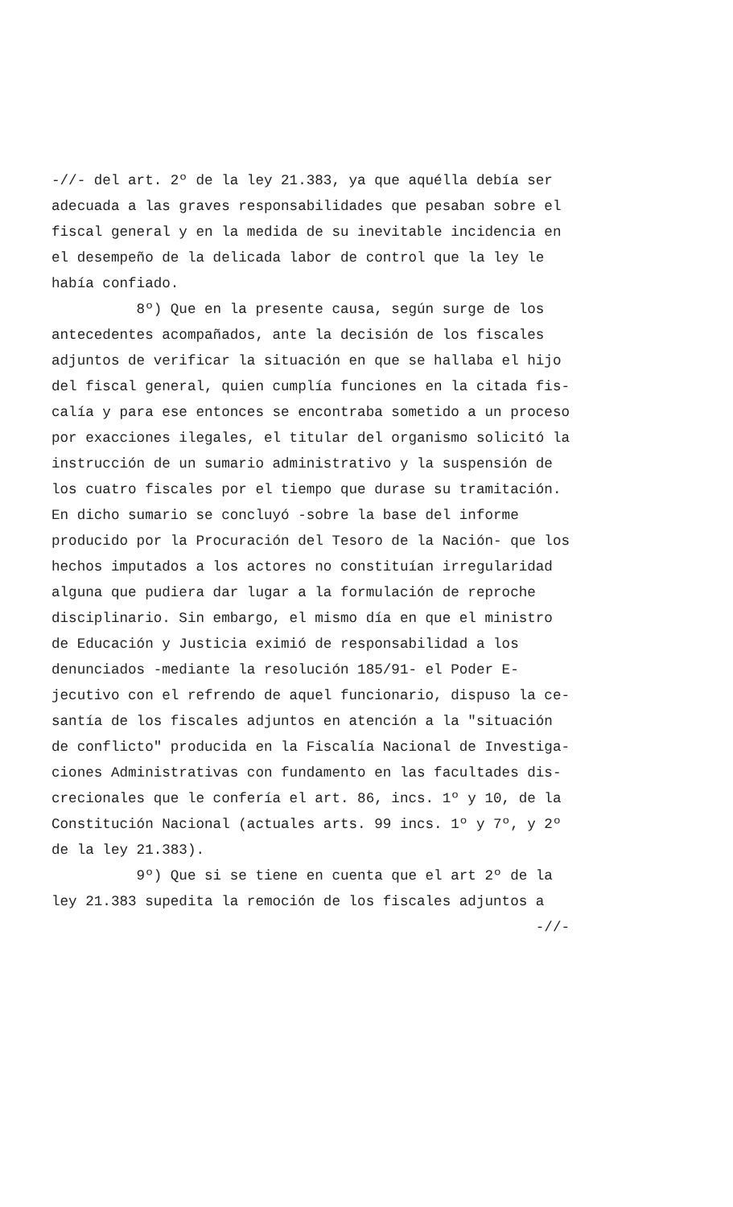-//- del art. 2º de la ley 21.383, ya que aquélla debía ser adecuada a las graves responsabilidades que pesaban sobre el fiscal general y en la medida de su inevitable incidencia en el desempeño de la delicada labor de control que la ley le había confiado. 8º) Que en la presente causa, según surge de los antecedentes acompañados, ante la decisión de los fiscales adjuntos de verificar la situación en que se hallaba el hijo del fiscal general, quien cumplía funciones en la citada fis- calía y para ese entonces se encontraba sometido a un proceso por exacciones ilegales, el titular del organismo solicitó la instrucción de un sumario administrativo y la suspensión de los cuatro fiscales por el tiempo que durase su tramitación. En dicho sumario se concluyó -sobre la base del informe producido por la Procuración del Tesoro de la Nación- que los hechos imputados a los actores no constituían irregularidad alguna que pudiera dar lugar a la formulación de reproche disciplinario. Sin embargo, el mismo día en que el ministro de Educación y Justicia eximió de responsabilidad a los denunciados -mediante la resolución 185/91- el Poder E- jecutivo con el refrendo de aquel funcionario, dispuso la ce- santía de los fiscales adjuntos en atención a la "situación de conflicto" producida en la Fiscalía Nacional de Investiga- ciones Administrativas con fundamento en las facultades dis- crecionales que le confería el art. 86, incs. 1º y 10, de la Constitución Nacional (actuales arts. 99 incs. 1º y 7º, y 2º de la ley 21.383). 9º) Que si se tiene en cuenta que el art 2º de la ley 21.383 supedita la remoción de los fiscales adjuntos a -//-